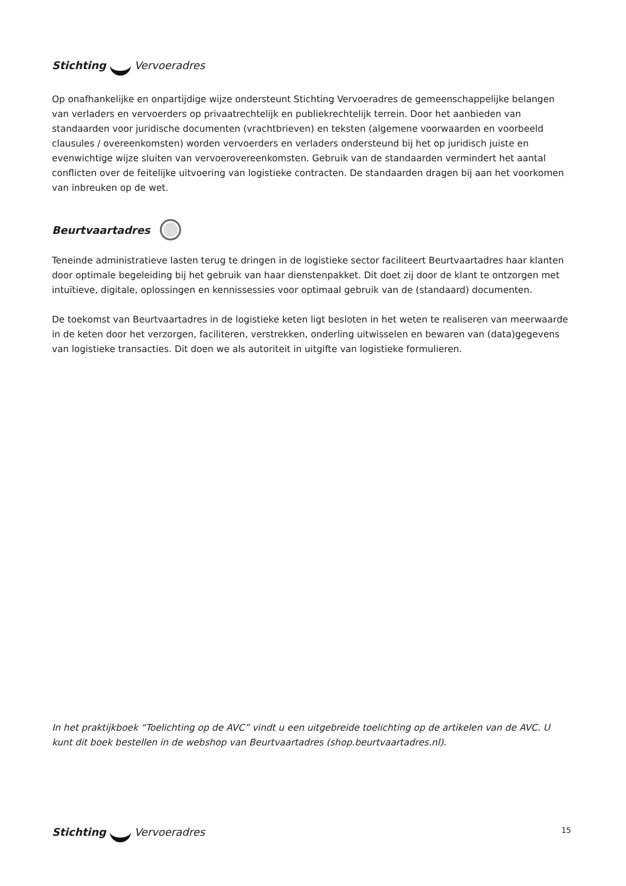Stichting Vervoeradres
Op onafhankelijke en onpartijdige wijze ondersteunt Stichting Vervoeradres de gemeenschappelijke belangen van verladers en vervoerders op privaatrechtelijk en publiekrechtelijk terrein. Door het aanbieden van standaarden voor juridische documenten (vrachtbrieven) en teksten (algemene voorwaarden en voorbeeld clausules / overeenkomsten) worden vervoerders en verladers ondersteund bij het op juridisch juiste en evenwichtige wijze sluiten van vervoerovereenkomsten. Gebruik van de standaarden vermindert het aantal conflicten over de feitelijke uitvoering van logistieke contracten. De standaarden dragen bij aan het voorkomen van inbreuken op de wet.
Beurtvaartadres
Teneinde administratieve lasten terug te dringen in de logistieke sector faciliteert Beurtvaartadres haar klanten door optimale begeleiding bij het gebruik van haar dienstenpakket. Dit doet zij door de klant te ontzorgen met intuïtieve, digitale, oplossingen en kennissessies voor optimaal gebruik van de (standaard) documenten.
De toekomst van Beurtvaartadres in de logistieke keten ligt besloten in het weten te realiseren van meerwaarde in de keten door het verzorgen, faciliteren, verstrekken, onderling uitwisselen en bewaren van (data)gegevens van logistieke transacties. Dit doen we als autoriteit in uitgifte van logistieke formulieren.
In het praktijkboek “Toelichting op de AVC” vindt u een uitgebreide toelichting op de artikelen van de AVC. U kunt dit boek bestellen in de webshop van Beurtvaartadres (shop.beurtvaartadres.nl).
Stichting Vervoeradres
15